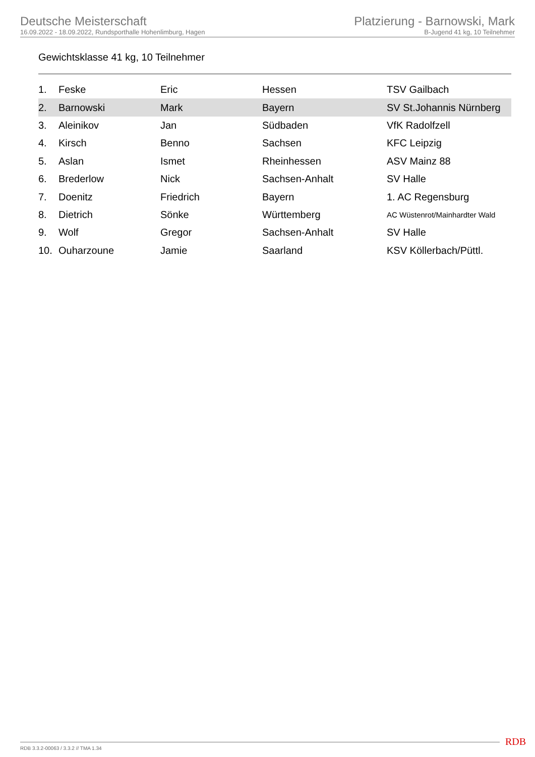Deutsche Meisterschaft
16.09.2022 - 18.09.2022, Rundsporthalle Hohenlimburg, Hagen
Platzierung - Barnowski, Mark
B-Jugend 41 kg, 10 Teilnehmer
Gewichtsklasse 41 kg, 10 Teilnehmer
| 1. | Feske | Eric | Hessen | TSV Gailbach |
| 2. | Barnowski | Mark | Bayern | SV St.Johannis Nürnberg |
| 3. | Aleinikov | Jan | Südbaden | VfK Radolfzell |
| 4. | Kirsch | Benno | Sachsen | KFC Leipzig |
| 5. | Aslan | Ismet | Rheinhessen | ASV Mainz 88 |
| 6. | Brederlow | Nick | Sachsen-Anhalt | SV Halle |
| 7. | Doenitz | Friedrich | Bayern | 1. AC Regensburg |
| 8. | Dietrich | Sönke | Württemberg | AC Wüstenrot/Mainhardter Wald |
| 9. | Wolf | Gregor | Sachsen-Anhalt | SV Halle |
| 10. | Ouharzoune | Jamie | Saarland | KSV Köllerbach/Püttl. |
RDB 3.3.2-00063 / 3.3.2 // TMA 1.34
RDB